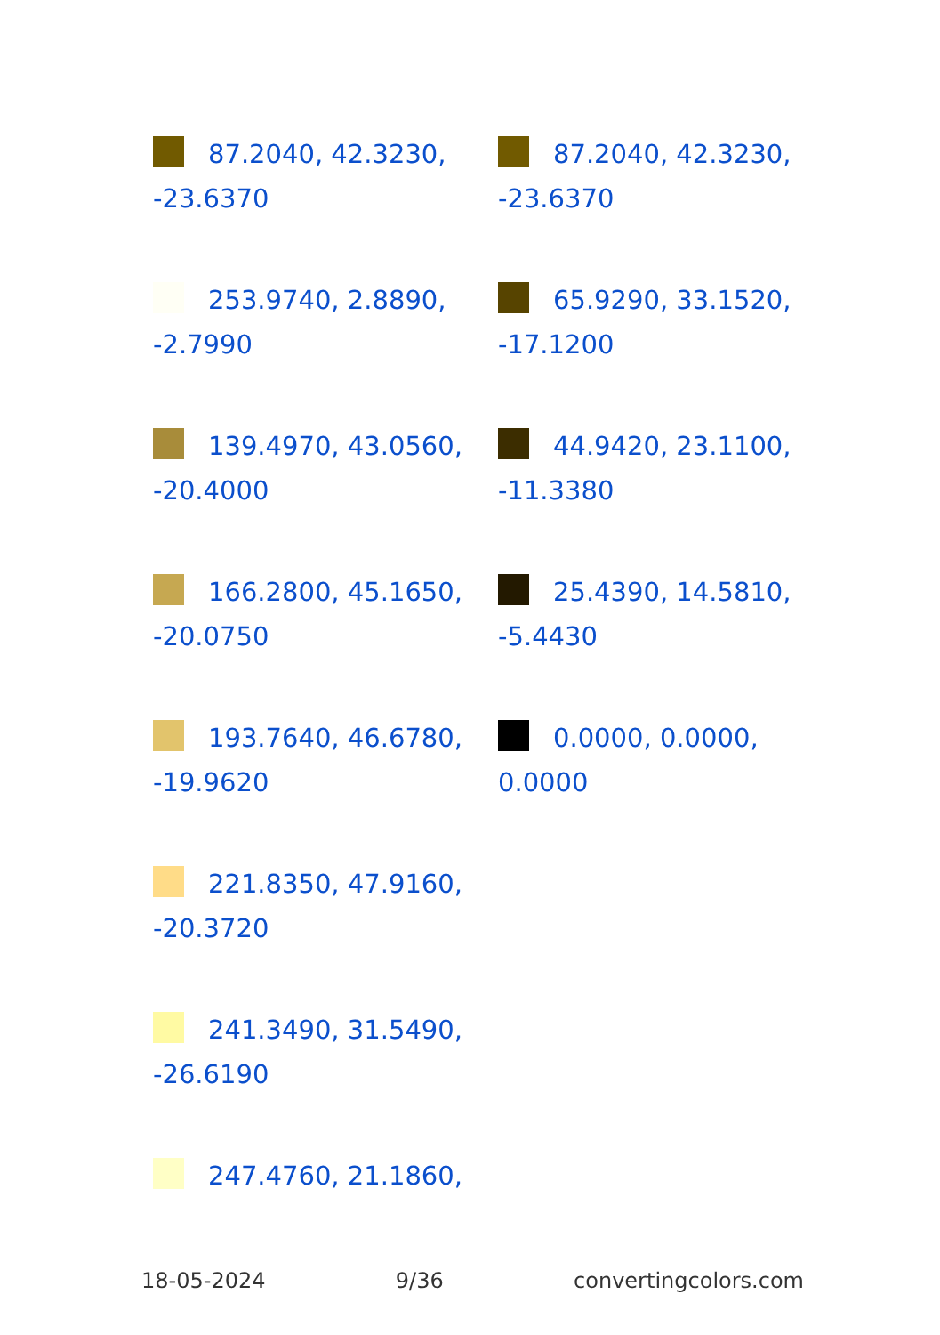87.2040, 42.3230,
-23.6370
253.9740, 2.8890,
-2.7990
139.4970, 43.0560,
-20.4000
166.2800, 45.1650,
-20.0750
193.7640, 46.6780,
-19.9620
221.8350, 47.9160,
-20.3720
241.3490, 31.5490,
-26.6190
247.4760, 21.1860,
87.2040, 42.3230,
-23.6370
65.9290, 33.1520,
-17.1200
44.9420, 23.1100,
-11.3380
25.4390, 14.5810,
-5.4430
0.0000, 0.0000,
0.0000
18-05-2024 9/36 convertingcolors.com